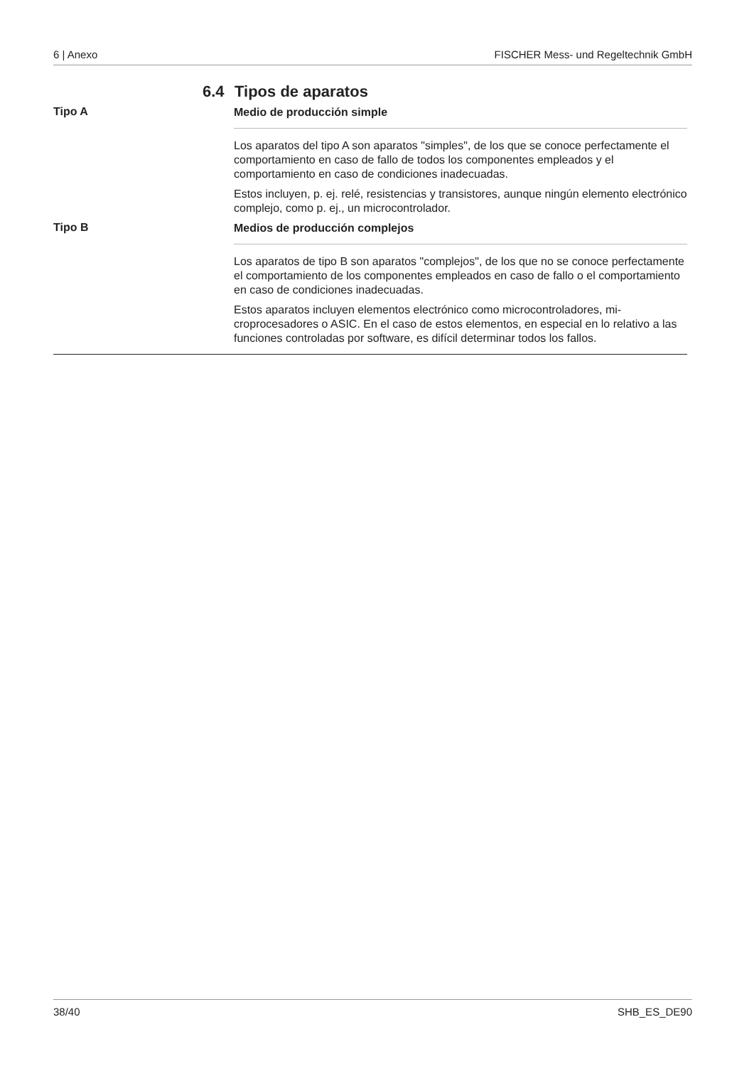6 | Anexo FISCHER Mess- und Regeltechnik GmbH
6.4 Tipos de aparatos
Tipo A
Medio de producción simple
Los aparatos del tipo A son aparatos "simples", de los que se conoce perfecta­mente el comportamiento en caso de fallo de todos los componentes emplea­dos y el comportamiento en caso de condiciones inadecuadas.
Estos incluyen, p. ej. relé, resistencias y transistores, aunque ningún elemento electrónico complejo, como p. ej., un microcontrolador.
Tipo B
Medios de producción complejos
Los aparatos de tipo B son aparatos "complejos", de los que no se conoce per­fectamente el comportamiento de los componentes empleados en caso de fallo o el comportamiento en caso de condiciones inadecuadas.
Estos aparatos incluyen elementos electrónico como microcontroladores, mi­croprocesadores o ASIC. En el caso de estos elementos, en especial en lo rela­tivo a las funciones controladas por software, es difícil determinar todos los fa­llos.
38/40 SHB_ES_DE90